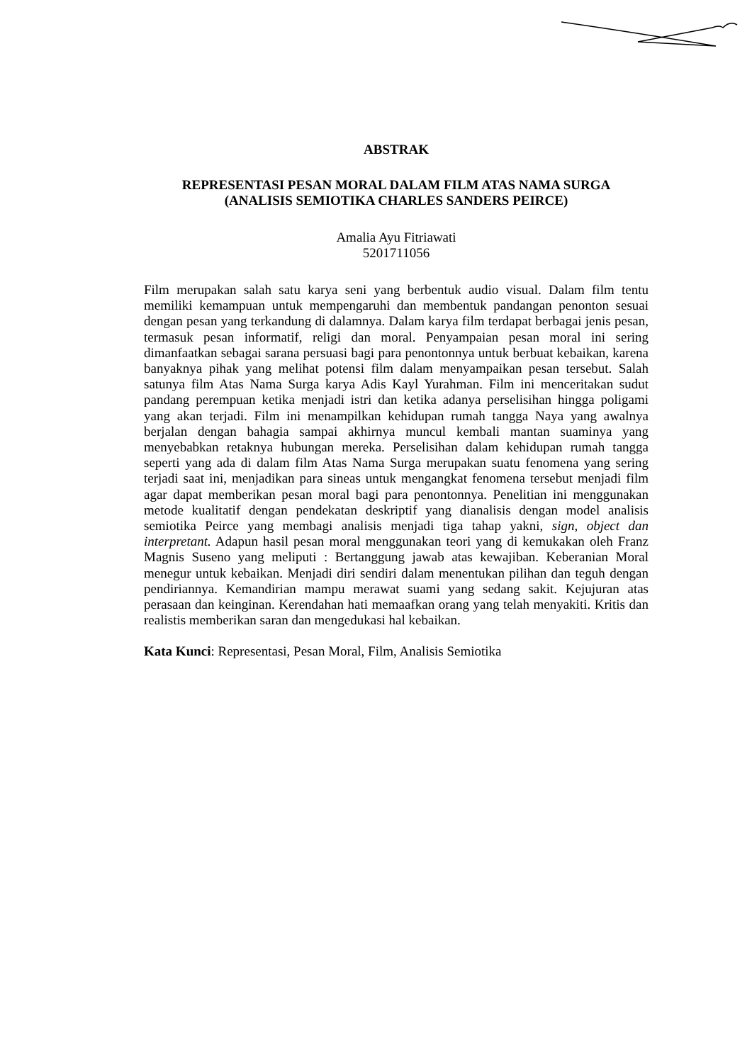ABSTRAK
REPRESENTASI PESAN MORAL DALAM FILM ATAS NAMA SURGA
(ANALISIS SEMIOTIKA CHARLES SANDERS PEIRCE)
Amalia Ayu Fitriawati
5201711056
Film merupakan salah satu karya seni yang berbentuk audio visual. Dalam film tentu memiliki kemampuan untuk mempengaruhi dan membentuk pandangan penonton sesuai dengan pesan yang terkandung di dalamnya. Dalam karya film terdapat berbagai jenis pesan, termasuk pesan informatif, religi dan moral. Penyampaian pesan moral ini sering dimanfaatkan sebagai sarana persuasi bagi para penontonnya untuk berbuat kebaikan, karena banyaknya pihak yang melihat potensi film dalam menyampaikan pesan tersebut. Salah satunya film Atas Nama Surga karya Adis Kayl Yurahman. Film ini menceritakan sudut pandang perempuan ketika menjadi istri dan ketika adanya perselisihan hingga poligami yang akan terjadi. Film ini menampilkan kehidupan rumah tangga Naya yang awalnya berjalan dengan bahagia sampai akhirnya muncul kembali mantan suaminya yang menyebabkan retaknya hubungan mereka. Perselisihan dalam kehidupan rumah tangga seperti yang ada di dalam film Atas Nama Surga merupakan suatu fenomena yang sering terjadi saat ini, menjadikan para sineas untuk mengangkat fenomena tersebut menjadi film agar dapat memberikan pesan moral bagi para penontonnya. Penelitian ini menggunakan metode kualitatif dengan pendekatan deskriptif yang dianalisis dengan model analisis semiotika Peirce yang membagi analisis menjadi tiga tahap yakni, sign, object dan interpretant. Adapun hasil pesan moral menggunakan teori yang di kemukakan oleh Franz Magnis Suseno yang meliputi : Bertanggung jawab atas kewajiban. Keberanian Moral menegur untuk kebaikan. Menjadi diri sendiri dalam menentukan pilihan dan teguh dengan pendiriannya. Kemandirian mampu merawat suami yang sedang sakit. Kejujuran atas perasaan dan keinginan. Kerendahan hati memaafkan orang yang telah menyakiti. Kritis dan realistis memberikan saran dan mengedukasi hal kebaikan.
Kata Kunci: Representasi, Pesan Moral, Film, Analisis Semiotika